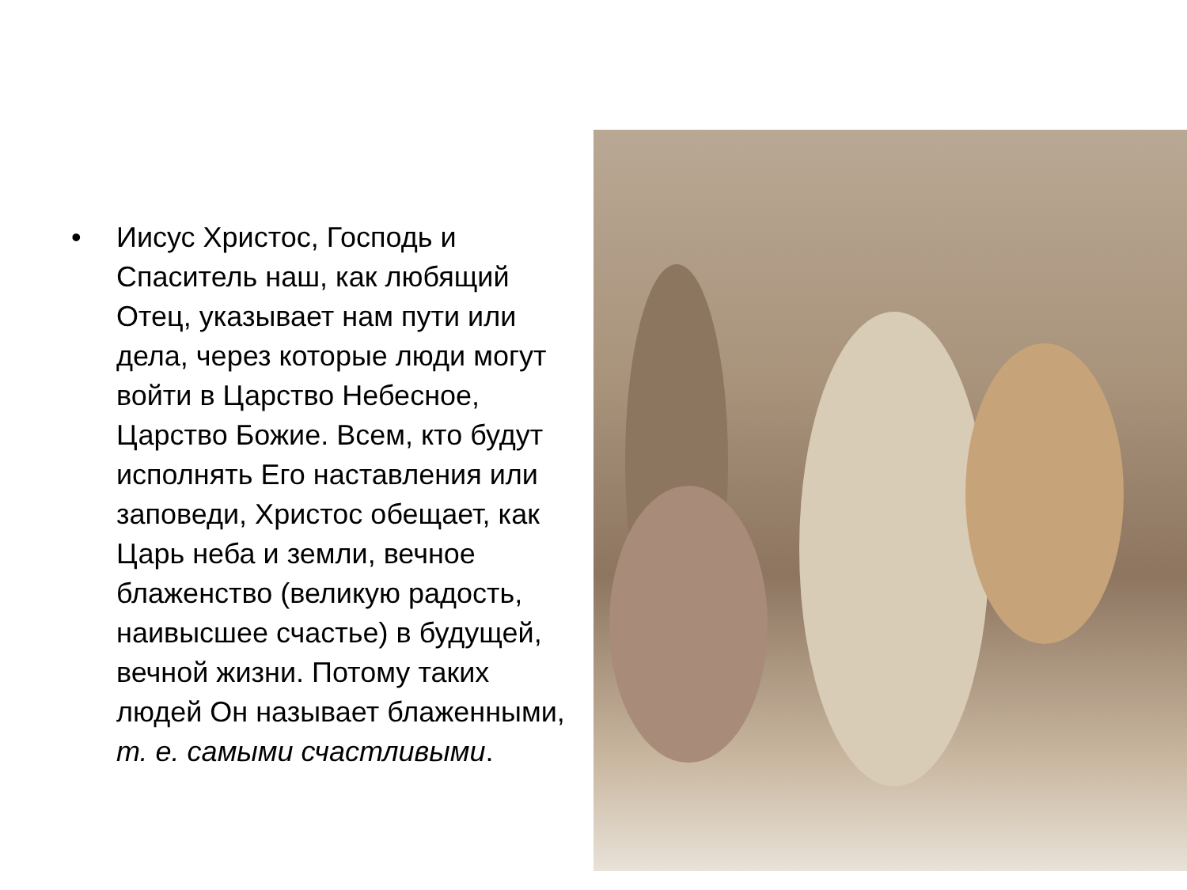• Иисус Христос, Господь и Спаситель наш, как любящий Отец, указывает нам пути или дела, через которые люди могут войти в Царство Небесное, Царство Божие. Всем, кто будут исполнять Его наставления или заповеди, Христос обещает, как Царь неба и земли, вечное блаженство (великую радость, наивысшее счастье) в будущей, вечной жизни. Потому таких людей Он называет блаженными, т. е. самыми счастливыми.